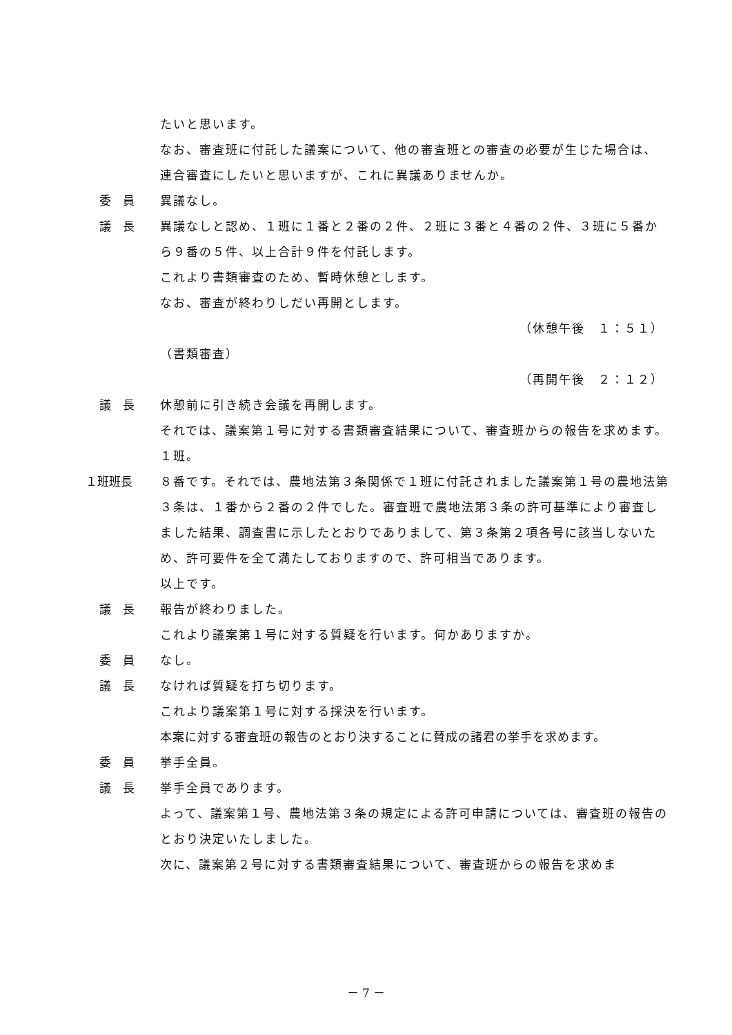たいと思います。
なお、審査班に付託した議案について、他の審査班との審査の必要が生じた場合は、連合審査にしたいと思いますが、これに異議ありませんか。
委　員 異議なし。
議　長 異議なしと認め、１班に１番と２番の２件、２班に３番と４番の２件、３班に５番から９番の５件、以上合計９件を付託します。
これより書類審査のため、暫時休憩とします。
なお、審査が終わりしだい再開とします。
（休憩午後　１：５１）
（書類審査）
（再開午後　２：１２）
議　長 休憩前に引き続き会議を再開します。
それでは、議案第１号に対する書類審査結果について、審査班からの報告を求めます。
１班。
１班班長 ８番です。それでは、農地法第３条関係で１班に付託されました議案第１号の農地法第３条は、１番から２番の２件でした。審査班で農地法第３条の許可基準により審査しました結果、調査書に示したとおりでありまして、第３条第２項各号に該当しないため、許可要件を全て満たしておりますので、許可相当であります。
以上です。
議　長 報告が終わりました。
これより議案第１号に対する質疑を行います。何かありますか。
委　員 なし。
議　長 なければ質疑を打ち切ります。
これより議案第１号に対する採決を行います。
本案に対する審査班の報告のとおり決することに賛成の諸君の挙手を求めます。
委　員 挙手全員。
議　長 挙手全員であります。
よって、議案第１号、農地法第３条の規定による許可申請については、審査班の報告のとおり決定いたしました。
次に、議案第２号に対する書類審査結果について、審査班からの報告を求めま
－ 7 －